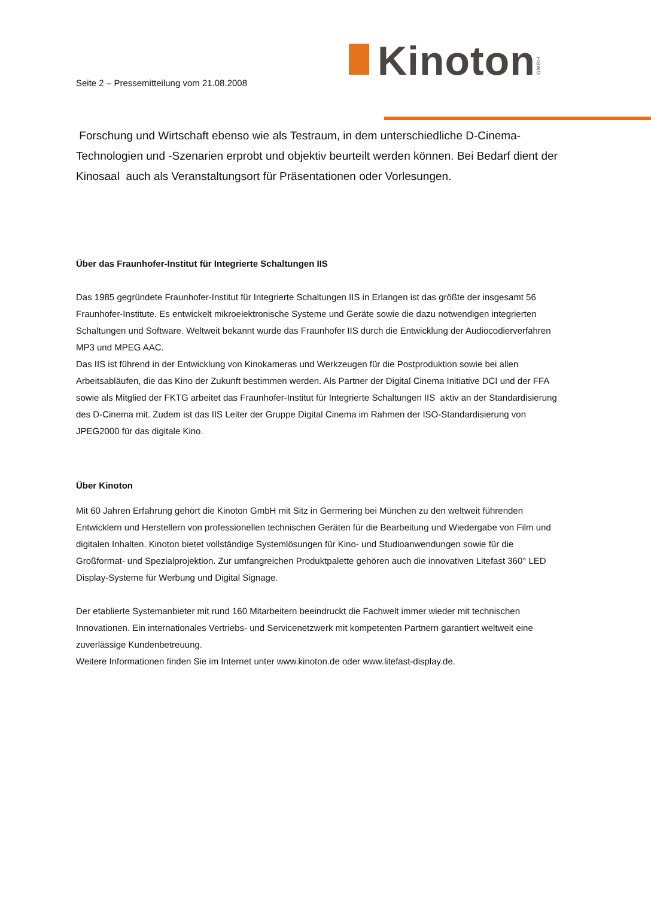KinotonGMBH
Seite 2 – Pressemitteilung vom 21.08.2008
Forschung und Wirtschaft ebenso wie als Testraum, in dem unterschiedliche D-Cinema-Technologien und -Szenarien erprobt und objektiv beurteilt werden können. Bei Bedarf dient der Kinosaal auch als Veranstaltungsort für Präsentationen oder Vorlesungen.
Über das Fraunhofer-Institut für Integrierte Schaltungen IIS
Das 1985 gegründete Fraunhofer-Institut für Integrierte Schaltungen IIS in Erlangen ist das größte der insgesamt 56 Fraunhofer-Institute. Es entwickelt mikroelektronische Systeme und Geräte sowie die dazu notwendigen integrierten Schaltungen und Software. Weltweit bekannt wurde das Fraunhofer IIS durch die Entwicklung der Audiocodierverfahren MP3 und MPEG AAC.
Das IIS ist führend in der Entwicklung von Kinokameras und Werkzeugen für die Postproduktion sowie bei allen Arbeitsabläufen, die das Kino der Zukunft bestimmen werden. Als Partner der Digital Cinema Initiative DCI und der FFA sowie als Mitglied der FKTG arbeitet das Fraunhofer-Institut für Integrierte Schaltungen IIS aktiv an der Standardisierung des D-Cinema mit. Zudem ist das IIS Leiter der Gruppe Digital Cinema im Rahmen der ISO-Standardisierung von JPEG2000 für das digitale Kino.
Über Kinoton
Mit 60 Jahren Erfahrung gehört die Kinoton GmbH mit Sitz in Germering bei München zu den weltweit führenden Entwicklern und Herstellern von professionellen technischen Geräten für die Bearbeitung und Wiedergabe von Film und digitalen Inhalten. Kinoton bietet vollständige Systemlösungen für Kino- und Studioanwendungen sowie für die Großformat- und Spezialprojektion. Zur umfangreichen Produktpalette gehören auch die innovativen Litefast 360° LED Display-Systeme für Werbung und Digital Signage.
Der etablierte Systemanbieter mit rund 160 Mitarbeitern beeindruckt die Fachwelt immer wieder mit technischen Innovationen. Ein internationales Vertriebs- und Servicenetzwerk mit kompetenten Partnern garantiert weltweit eine zuverlässige Kundenbetreuung.
Weitere Informationen finden Sie im Internet unter www.kinoton.de oder www.litefast-display.de.